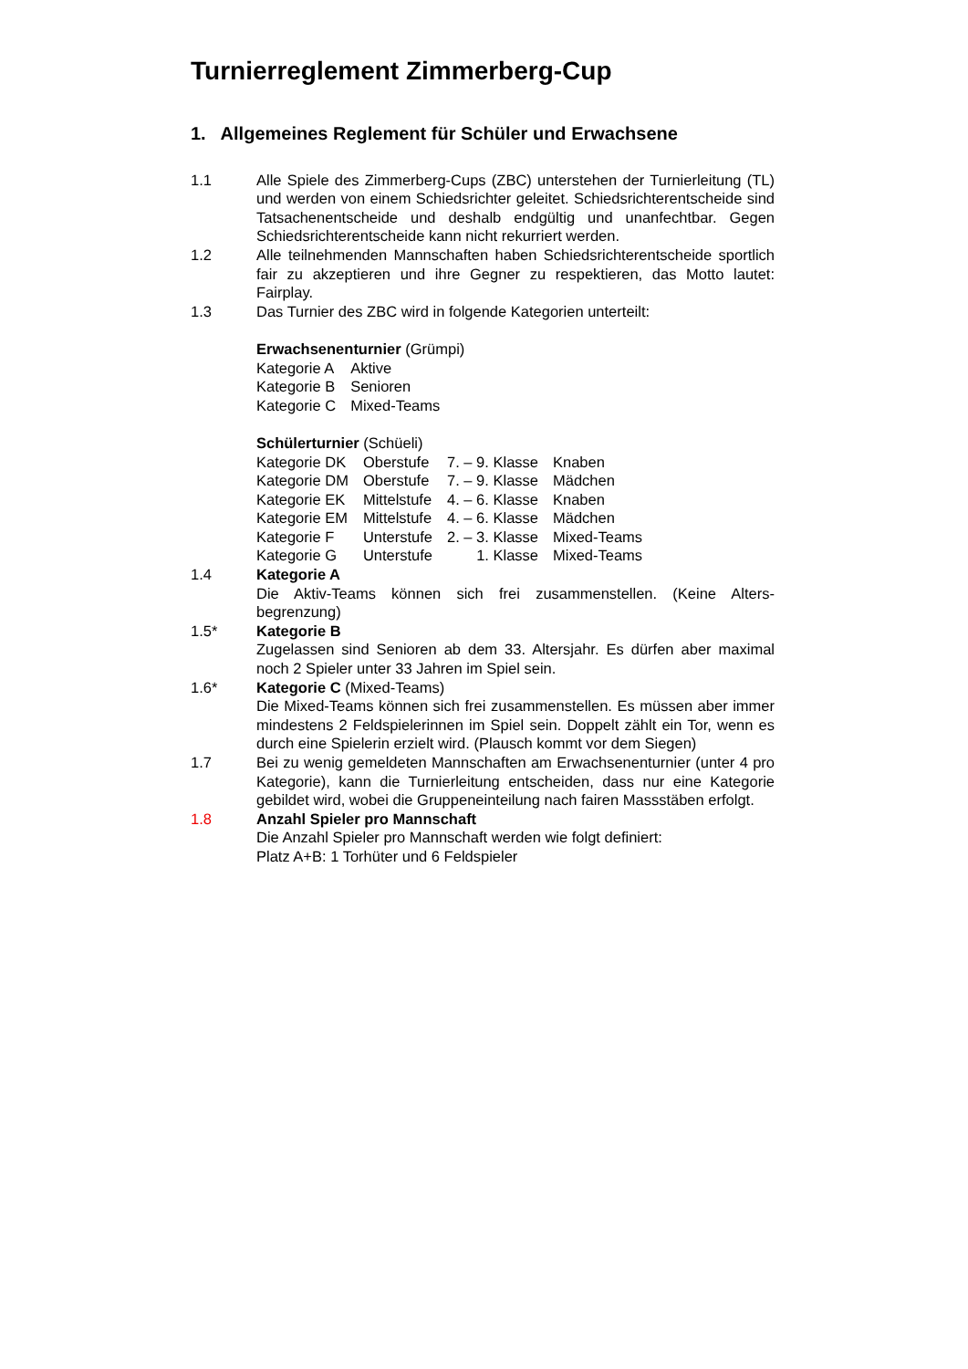Turnierreglement Zimmerberg-Cup
1. Allgemeines Reglement für Schüler und Erwachsene
1.1 Alle Spiele des Zimmerberg-Cups (ZBC) unterstehen der Turnierleitung (TL) und werden von einem Schiedsrichter geleitet. Schiedsrichterentscheide sind Tatsachenentscheide und deshalb endgültig und unanfechtbar. Gegen Schiedsrichterentscheide kann nicht rekurriert werden.
1.2 Alle teilnehmenden Mannschaften haben Schiedsrichterentscheide sportlich fair zu akzeptieren und ihre Gegner zu respektieren, das Motto lautet: Fairplay.
1.3 Das Turnier des ZBC wird in folgende Kategorien unterteilt:
Erwachsenenturnier (Grümpi)
| Kategorie A | Aktive |
| Kategorie B | Senioren |
| Kategorie C | Mixed-Teams |
Schülerturnier (Schüeli)
| Kategorie DK | Oberstufe | 7. – 9. Klasse | Knaben |
| Kategorie DM | Oberstufe | 7. – 9. Klasse | Mädchen |
| Kategorie EK | Mittelstufe | 4. – 6. Klasse | Knaben |
| Kategorie EM | Mittelstufe | 4. – 6. Klasse | Mädchen |
| Kategorie F | Unterstufe | 2. – 3. Klasse | Mixed-Teams |
| Kategorie G | Unterstufe | 1. Klasse | Mixed-Teams |
1.4 Kategorie A
Die Aktiv-Teams können sich frei zusammenstellen. (Keine Alters-begrenzung)
1.5* Kategorie B
Zugelassen sind Senioren ab dem 33. Altersjahr. Es dürfen aber maximal noch 2 Spieler unter 33 Jahren im Spiel sein.
1.6* Kategorie C (Mixed-Teams)
Die Mixed-Teams können sich frei zusammenstellen. Es müssen aber immer mindestens 2 Feldspielerinnen im Spiel sein. Doppelt zählt ein Tor, wenn es durch eine Spielerin erzielt wird. (Plausch kommt vor dem Siegen)
1.7 Bei zu wenig gemeldeten Mannschaften am Erwachsenenturnier (unter 4 pro Kategorie), kann die Turnierleitung entscheiden, dass nur eine Kategorie gebildet wird, wobei die Gruppeneinteilung nach fairen Massstäben erfolgt.
1.8 Anzahl Spieler pro Mannschaft
Die Anzahl Spieler pro Mannschaft werden wie folgt definiert:
Platz A+B: 1 Torhüter und 6 Feldspieler